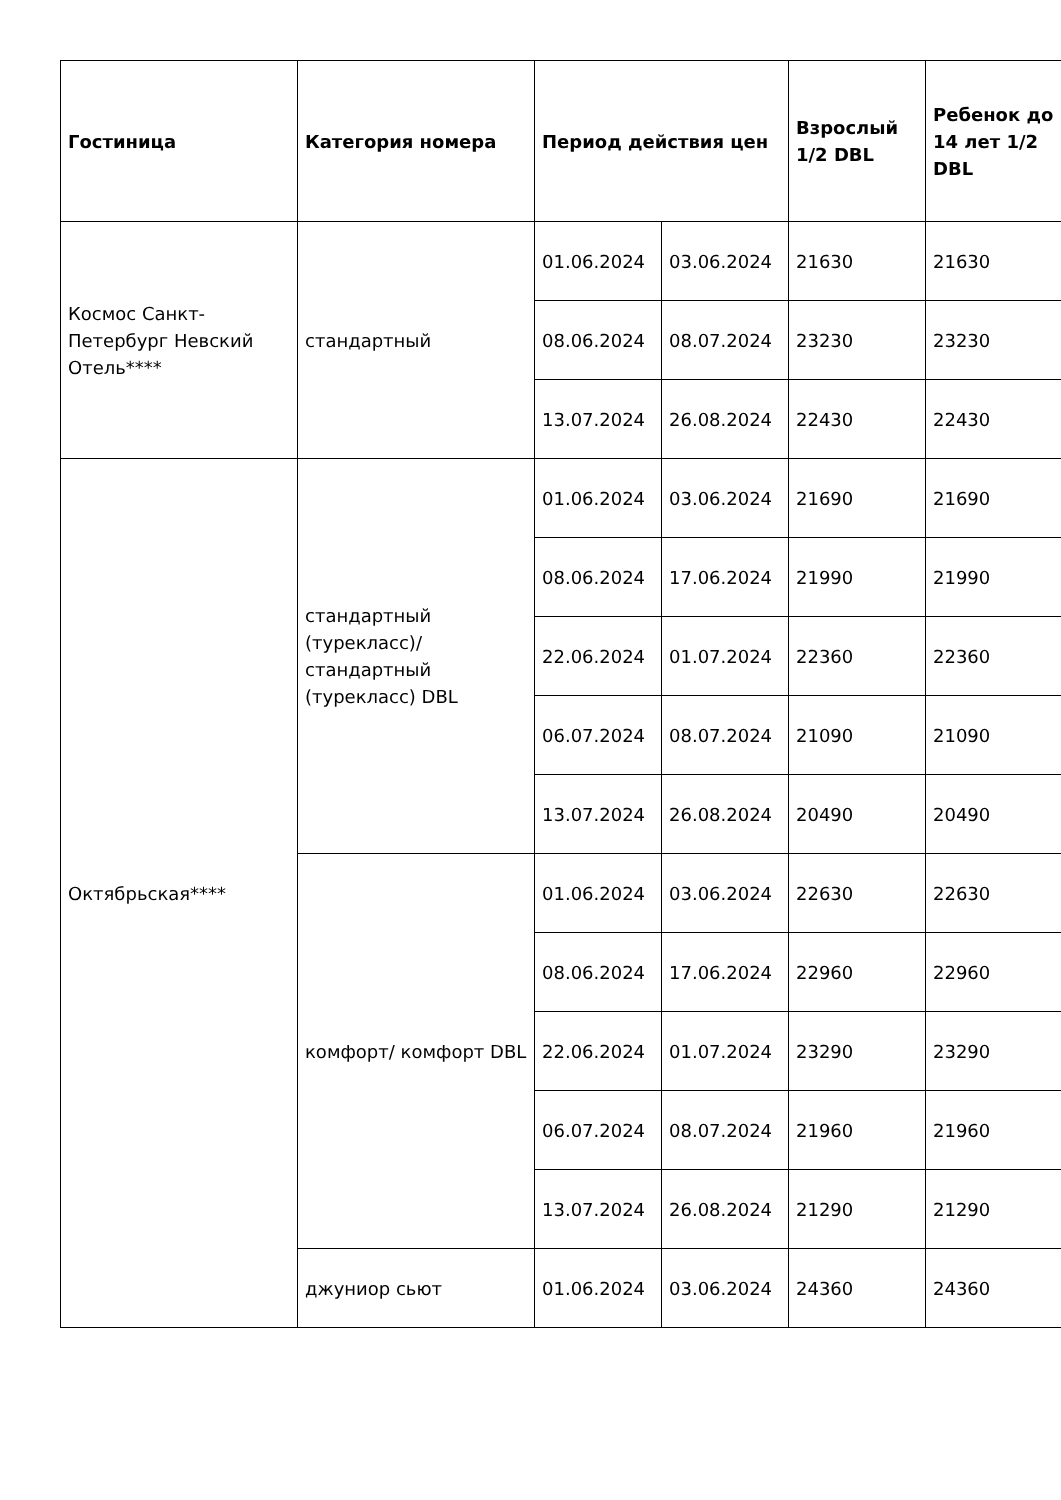| Гостиница | Категория номера | Период действия цен | | Взрослый 1/2 DBL | Ребенок до 14 лет 1/2 DBL |
| --- | --- | --- | --- | --- | --- |
| Космос Санкт-Петербург Невский Отель**** | стандартный | 01.06.2024 | 03.06.2024 | 21630 | 21630 |
| | | 08.06.2024 | 08.07.2024 | 23230 | 23230 |
| | | 13.07.2024 | 26.08.2024 | 22430 | 22430 |
| Октябрьская**** | стандартный (турекласс)/ стандартный (турекласс) DBL | 01.06.2024 | 03.06.2024 | 21690 | 21690 |
| | | 08.06.2024 | 17.06.2024 | 21990 | 21990 |
| | | 22.06.2024 | 01.07.2024 | 22360 | 22360 |
| | | 06.07.2024 | 08.07.2024 | 21090 | 21090 |
| | | 13.07.2024 | 26.08.2024 | 20490 | 20490 |
| | комфорт/ комфорт DBL | 01.06.2024 | 03.06.2024 | 22630 | 22630 |
| | | 08.06.2024 | 17.06.2024 | 22960 | 22960 |
| | | 22.06.2024 | 01.07.2024 | 23290 | 23290 |
| | | 06.07.2024 | 08.07.2024 | 21960 | 21960 |
| | | 13.07.2024 | 26.08.2024 | 21290 | 21290 |
| | джуниор сьют | 01.06.2024 | 03.06.2024 | 24360 | 24360 |